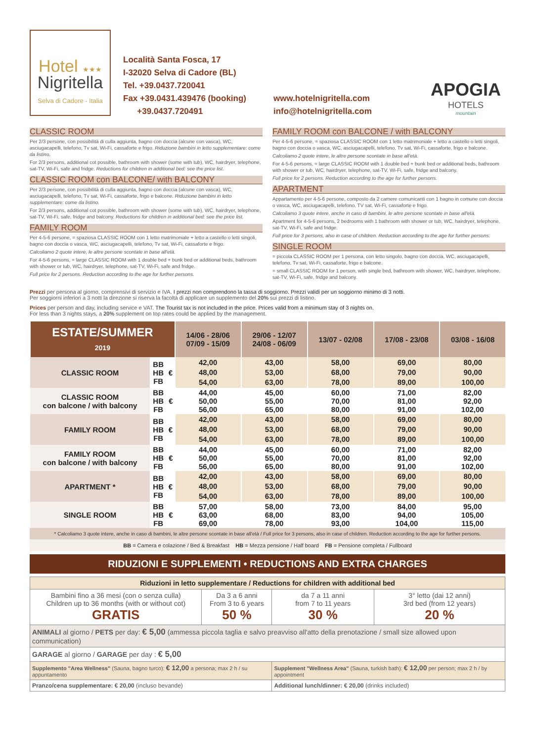Hotel ★★★
Nigritella
Selva di Cadore - Italia
Località Santa Fosca, 17
I-32020 Selva di Cadore (BL)
Tel. +39.0437.720041
Fax +39.0431.439476 (booking)
+39.0437.720491
www.hotelnigritella.com
info@hotelnigritella.com
APOGIA
HOTELS
mountain
CLASSIC ROOM
Per 2/3 persone, con possibilità di culla aggiunta, bagno con doccia (alcune con vasca), WC, asciugacapelli, telefono, Tv sat, Wi-Fi, cassaforte e frigo. Riduzione bambini in letto supplementare: come da listino.
For 2/3 persons, additional cot possible, bathroom with shower (some with tub), WC, hairdryer, telephone, sat-TV, Wi-Fi, safe and fridge. Reductions for children in additional bed: see the price list.
CLASSIC ROOM con BALCONE/ with BALCONY
Per 2/3 persone, con possibilità di culla aggiunta, bagno con doccia (alcune con vasca), WC, asciugacapelli, telefono, Tv sat, Wi-Fi, cassaforte, frigo e balcone. Riduzione bambini in letto supplementare: come da listino.
For 2/3 persons, additional cot possible, bathroom with shower (some with tub), WC, hairdryer, telephone, sat-TV, Wi-Fi, safe, fridge and balcony. Reductions for children in additional bed: see the price list.
FAMILY ROOM
Per 4-5-6 persone, = spaziosa CLASSIC ROOM con 1 letto matrimoniale + letto a castello o letti singoli, bagno con doccia o vasca, WC, asciugacapelli, telefono, Tv sat, Wi-Fi, cassaforte e frigo.
Calcoliamo 2 quote intere, le altre persone scontate in base all'età.
For 4-5-6 persons, = large CLASSIC ROOM with 1 double bed + bunk bed or additional beds, bathroom with shower or tub, WC, hairdryer, telephone, sat-TV, Wi-Fi, safe and fridge.
Full price for 2 persons. Reduction according to the age for further persons.
FAMILY ROOM con BALCONE / with BALCONY
Per 4-5-6 persone, = spaziosa CLASSIC ROOM con 1 letto matrimoniale + letto a castello o letti singoli, bagno con doccia o vasca, WC, asciugacapelli, telefono, Tv sat, Wi-Fi, cassaforte, frigo e balcone.
Calcoliamo 2 quote intere, le altre persone scontate in base all'età.
For 4-5-6 persons, = large CLASSIC ROOM with 1 double bed + bunk bed or additional beds, bathroom with shower or tub, WC, hairdryer, telephone, sat-TV, Wi-Fi, safe, fridge and balcony.
Full price for 2 persons. Reduction according to the age for further persons.
APARTMENT
Appartamento per 4-5-6 persone, composto da 2 camere comunicanti con 1 bagno in comune con doccia o vasca, WC, asciugacapelli, telefono, TV sat, Wi-Fi, cassaforte e frigo.
Calcoliamo 3 quote intere, anche in caso di bambini, le altre persone scontate in base all'età.
Apartment for 4-5-6 persons, 2 bedrooms with 1 bathroom with shower or tub, WC, hairdryer, telephone, sat-TV, Wi-Fi, safe and fridge.
Full price for 3 persons, also in case of children. Reduction according to the age for further persons.
SINGLE ROOM
= piccola CLASSIC ROOM per 1 persona, con letto singolo, bagno con doccia, WC, asciugacapelli, telefono, Tv sat, Wi-Fi, cassaforte, frigo e balcone.
= small CLASSIC ROOM for 1 person, with single bed, bathroom with shower, WC, hairdryer, telephone, sat-TV, Wi-Fi, safe, fridge and balcony.
Prezzi per persona al giorno, comprensivi di servizio e IVA. I prezzi non comprendono la tassa di soggiorno. Prezzi validi per un soggiorno minimo di 3 notti.
Per soggiorni inferiori a 3 notti la direzione si riserva la facoltà di applicare un supplemento del 20% sui prezzi di listino.
Prices per person and day, including service e VAT. The Tourist tax is not included in the price. Prices valid from a minimum stay of 3 nights on.
For less than 3 nights stays, a 20% supplement on top rates could be applied by the management.
| ESTATE/SUMMER 2019 | | | 14/06 - 28/06 07/09 - 15/09 | 29/06 - 12/07 24/08 - 06/09 | 13/07 - 02/08 | 17/08 - 23/08 | 03/08 - 16/08 |
| --- | --- | --- | --- | --- | --- | --- | --- |
| CLASSIC ROOM | BB HB FB | € | 42,00 48,00 54,00 | 43,00 53,00 63,00 | 58,00 68,00 78,00 | 69,00 79,00 89,00 | 80,00 90,00 100,00 |
| CLASSIC ROOM con balcone / with balcony | BB HB FB | € | 44,00 50,00 56,00 | 45,00 55,00 65,00 | 60,00 70,00 80,00 | 71,00 81,00 91,00 | 82,00 92,00 102,00 |
| FAMILY ROOM | BB HB FB | € | 42,00 48,00 54,00 | 43,00 53,00 63,00 | 58,00 68,00 78,00 | 69,00 79,00 89,00 | 80,00 90,00 100,00 |
| FAMILY ROOM con balcone / with balcony | BB HB FB | € | 44,00 50,00 56,00 | 45,00 55,00 65,00 | 60,00 70,00 80,00 | 71,00 81,00 91,00 | 82,00 92,00 102,00 |
| APARTMENT * | BB HB FB | € | 42,00 48,00 54,00 | 43,00 53,00 63,00 | 58,00 68,00 78,00 | 69,00 79,00 89,00 | 80,00 90,00 100,00 |
| SINGLE ROOM | BB HB FB | € | 57,00 63,00 69,00 | 58,00 68,00 78,00 | 73,00 83,00 93,00 | 84,00 94,00 104,00 | 95,00 105,00 115,00 |
* Calcoliamo 3 quote intere, anche in caso di bambini, le altre persone scontate in base all'età / Full price for 3 persons, also in case of children. Reduction according to the age for further persons.
BB = Camera e colazione / Bed & Breakfast HB = Mezza pensione / Half board FB = Pensione completa / Fullboard
RIDUZIONI E SUPPLEMENTI • REDUCTIONS AND EXTRA CHARGES
| Riduzioni in letto supplementare / Reductions for children with additional bed | | | |
| Bambini fino a 36 mesi (con o senza culla) Children up to 36 months (with or without cot) GRATIS | Da 3 a 6 anni From 3 to 6 years 50 % | da 7 a 11 anni from 7 to 11 years 30 % | 3° letto (dai 12 anni) 3rd bed (from 12 years) 20 % |
| ANIMALI al giorno / PETS per day: € 5,00 (ammessa piccola taglia e salvo preavviso all'atto della prenotazione / small size allowed upon communication) | | | |
| GARAGE al giorno / GARAGE per day : € 5,00 | | | |
| Supplemento "Area Wellness" (Sauna, bagno turco): € 12,00 a persona; max 2 h / su appuntamento | | Supplement "Wellness Area" (Sauna, turkish bath): € 12,00 per person; max 2 h / by appointment | |
| Pranzo/cena supplementare: € 20,00 (incluso bevande) | | Additional lunch/dinner: € 20,00 (drinks included) | |